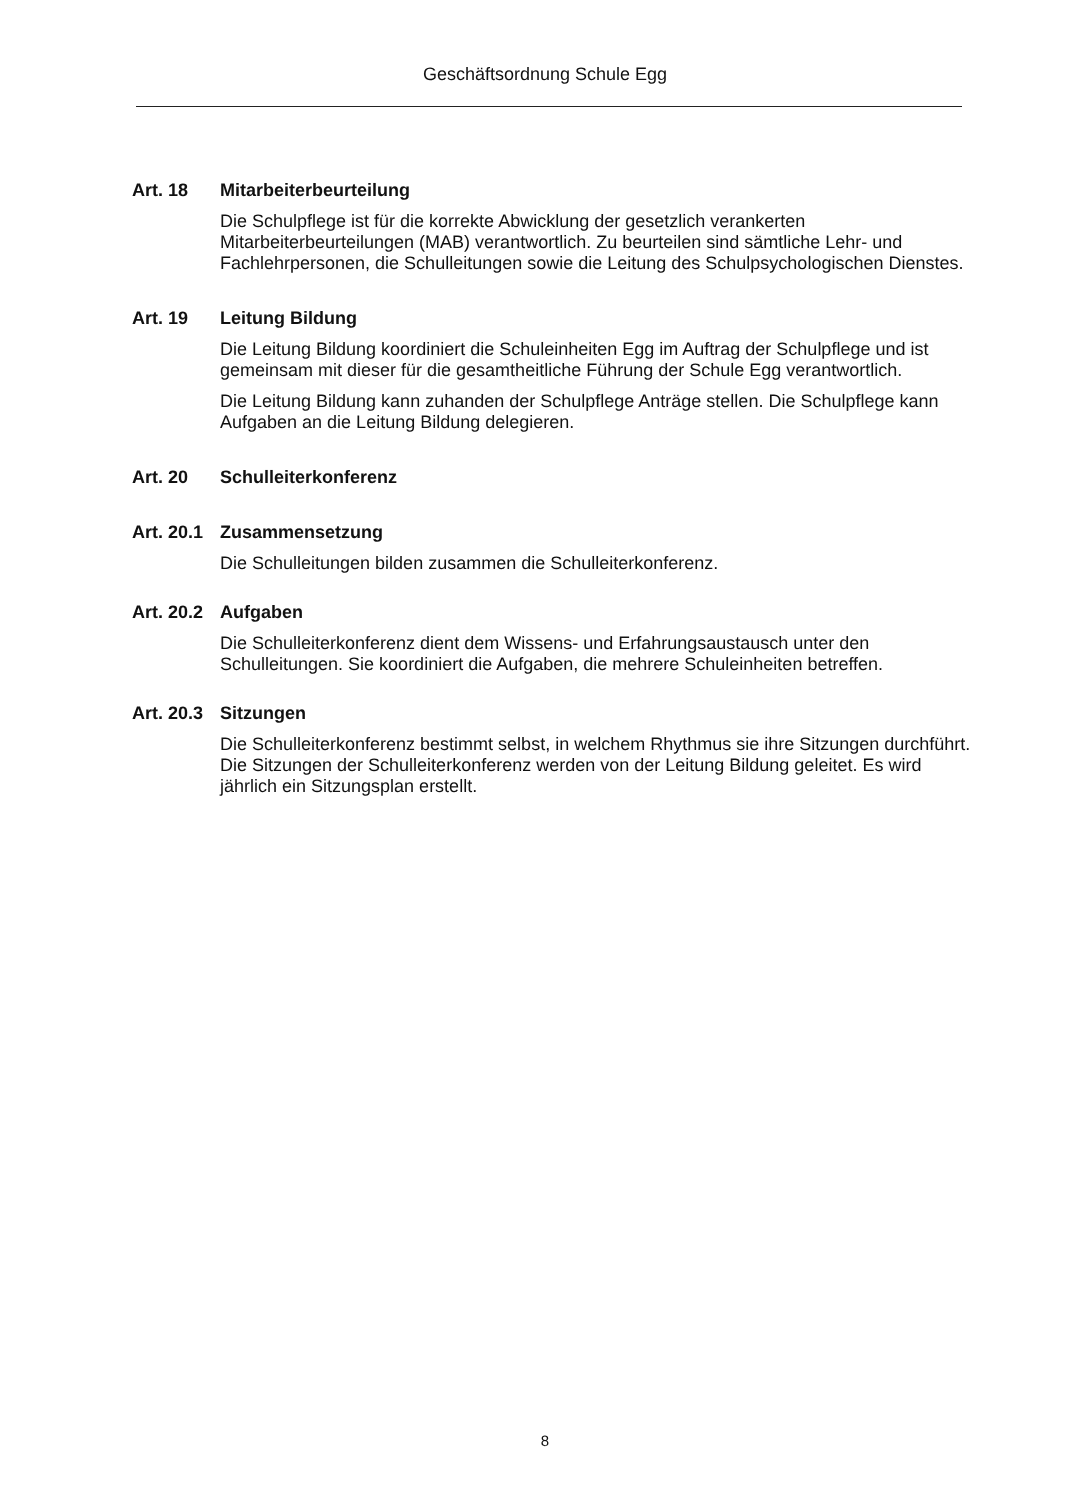Geschäftsordnung Schule Egg
Art. 18 Mitarbeiterbeurteilung
Die Schulpflege ist für die korrekte Abwicklung der gesetzlich verankerten Mitarbeiterbeurteilungen (MAB) verantwortlich. Zu beurteilen sind sämtliche Lehr- und Fachlehrpersonen, die Schulleitungen sowie die Leitung des Schulpsychologischen Dienstes.
Art. 19 Leitung Bildung
Die Leitung Bildung koordiniert die Schuleinheiten Egg im Auftrag der Schulpflege und ist gemeinsam mit dieser für die gesamtheitliche Führung der Schule Egg verantwortlich.
Die Leitung Bildung kann zuhanden der Schulpflege Anträge stellen. Die Schulpflege kann Aufgaben an die Leitung Bildung delegieren.
Art. 20 Schulleiterkonferenz
Art. 20.1 Zusammensetzung
Die Schulleitungen bilden zusammen die Schulleiterkonferenz.
Art. 20.2 Aufgaben
Die Schulleiterkonferenz dient dem Wissens- und Erfahrungsaustausch unter den Schulleitungen. Sie koordiniert die Aufgaben, die mehrere Schuleinheiten betreffen.
Art. 20.3 Sitzungen
Die Schulleiterkonferenz bestimmt selbst, in welchem Rhythmus sie ihre Sitzungen durchführt. Die Sitzungen der Schulleiterkonferenz werden von der Leitung Bildung geleitet. Es wird jährlich ein Sitzungsplan erstellt.
8